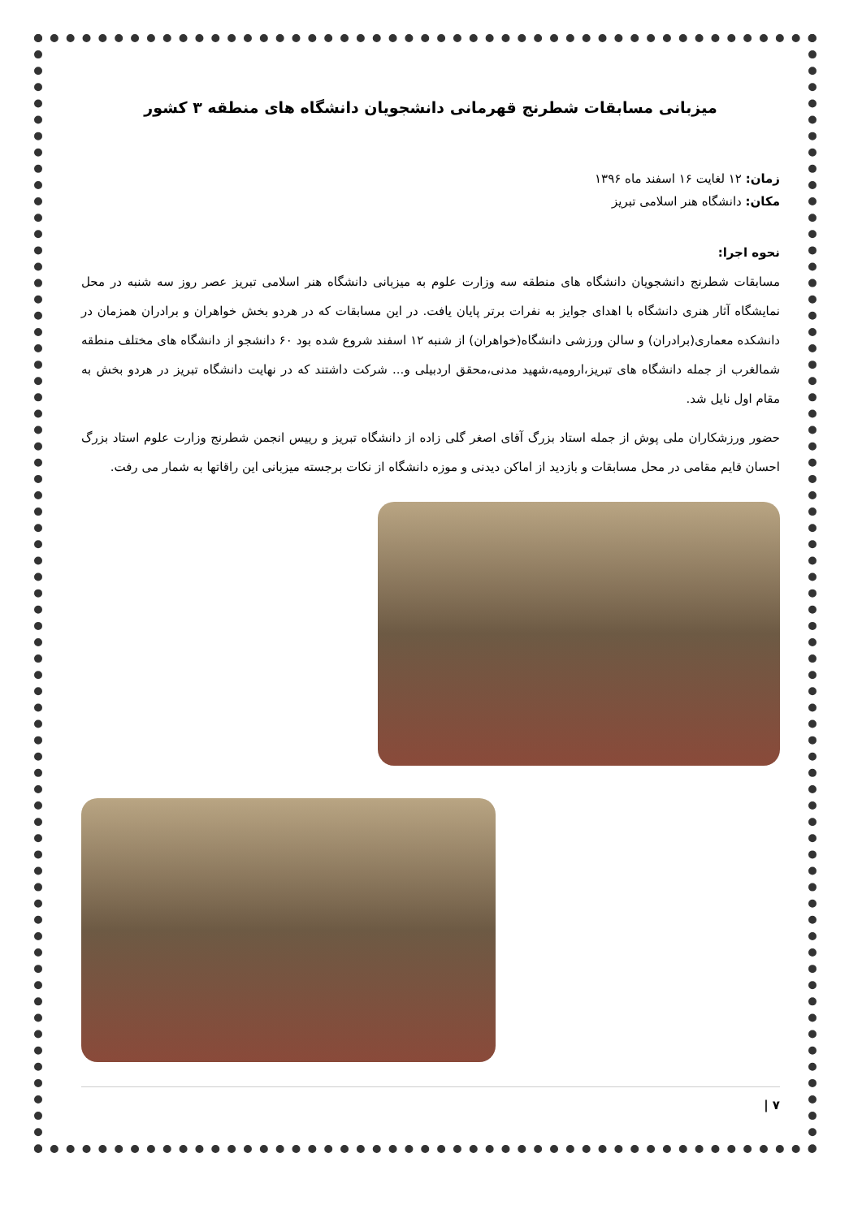میزبانی مسابقات شطرنج قهرمانی دانشجویان دانشگاه های منطقه ۳ کشور
زمان: ۱۲ لغایت ۱۶ اسفند ماه ۱۳۹۶
مکان: دانشگاه هنر اسلامی تبریز
نحوه اجرا:
مسابقات شطرنج دانشجویان دانشگاه های منطقه سه وزارت علوم به میزبانی دانشگاه هنر اسلامی تبریز عصر روز سه شنبه در محل نمایشگاه آثار هنری دانشگاه با اهدای جوایز به نفرات برتر پایان یافت. در این مسابقات که در هردو بخش خواهران و برادران همزمان در دانشکده معماری(برادران) و سالن ورزشی دانشگاه(خواهران) از شنبه ۱۲ اسفند شروع شده بود ۶۰ دانشجو از دانشگاه های مختلف منطقه شمالغرب از جمله دانشگاه های تبریز،ارومیه،شهید مدنی،محقق اردبیلی و... شرکت داشتند که در نهایت دانشگاه تبریز در هردو بخش به مقام اول نایل شد.
حضور ورزشکاران ملی پوش از جمله استاد بزرگ آقای اصغر گلی زاده از دانشگاه تبریز و رییس انجمن شطرنج وزارت علوم استاد بزرگ احسان قایم مقامی در محل مسابقات و بازدید از اماکن دیدنی و موزه دانشگاه از نکات برجسته میزبانی این راقاتها به شمار می رفت.
۷ |